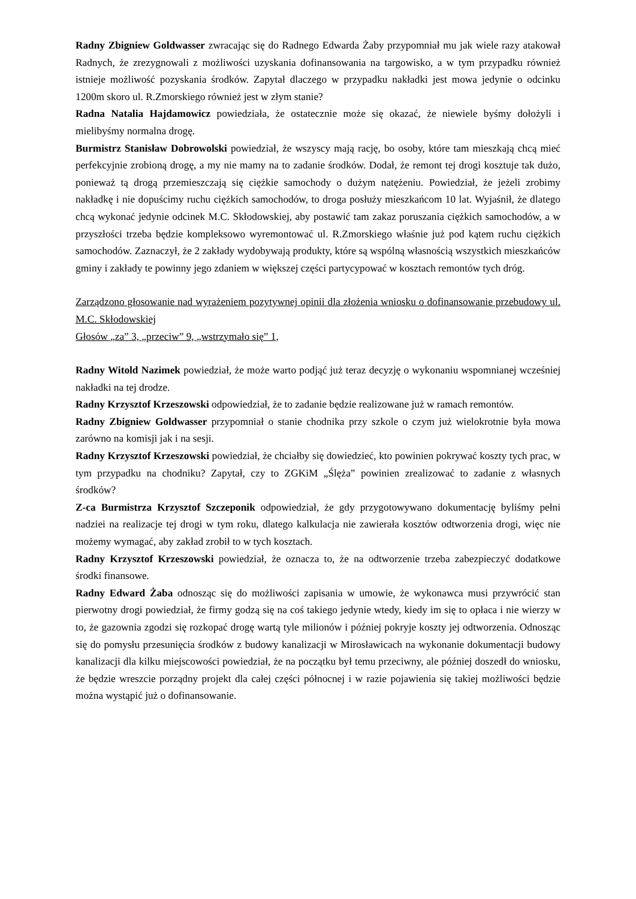Radny Zbigniew Goldwasser zwracając się do Radnego Edwarda Żaby przypomniał mu jak wiele razy atakował Radnych, że zrezygnowali z możliwości uzyskania dofinansowania na targowisko, a w tym przypadku również istnieje możliwość pozyskania środków. Zapytał dlaczego w przypadku nakładki jest mowa jedynie o odcinku 1200m skoro ul. R.Zmorskiego również jest w złym stanie?
Radna Natalia Hajdamowicz powiedziała, że ostatecznie może się okazać, że niewiele byśmy dołożyli i mielibyśmy normalna drogę.
Burmistrz Stanisław Dobrowolski powiedział, że wszyscy mają rację, bo osoby, które tam mieszkają chcą mieć perfekcyjnie zrobioną drogę, a my nie mamy na to zadanie środków. Dodał, że remont tej drogi kosztuje tak dużo, ponieważ tą drogą przemieszczają się ciężkie samochody o dużym natężeniu. Powiedział, że jeżeli zrobimy nakładkę i nie dopuścimy ruchu ciężkich samochodów, to droga posłuży mieszkańcom 10 lat. Wyjaśnił, że dlatego chcą wykonać jedynie odcinek M.C. Skłodowskiej, aby postawić tam zakaz poruszania ciężkich samochodów, a w przyszłości trzeba będzie kompleksowo wyremontować ul. R.Zmorskiego właśnie już pod kątem ruchu ciężkich samochodów. Zaznaczył, że 2 zakłady wydobywają produkty, które są wspólną własnością wszystkich mieszkańców gminy i zakłady te powinny jego zdaniem w większej części partycypować w kosztach remontów tych dróg.
Zarządzono głosowanie nad wyrażeniem pozytywnej opinii dla złożenia wniosku o dofinansowanie przebudowy ul. M.C. Skłodowskiej
Głosów „za” 3, „przeciw” 9, „wstrzymało się” 1,
Radny Witold Nazimek powiedział, że może warto podjąć już teraz decyzję o wykonaniu wspomnianej wcześniej nakładki na tej drodze.
Radny Krzysztof Krzeszowski odpowiedział, że to zadanie będzie realizowane już w ramach remontów.
Radny Zbigniew Goldwasser przypomniał o stanie chodnika przy szkole o czym już wielokrotnie była mowa zarówno na komisji jak i na sesji.
Radny Krzysztof Krzeszowski powiedział, że chciałby się dowiedzieć, kto powinien pokrywać koszty tych prac, w tym przypadku na chodniku? Zapytał, czy to ZGKiM „Ślęża” powinien zrealizować to zadanie z własnych środków?
Z-ca Burmistrza Krzysztof Szczeponik odpowiedział, że gdy przygotowywano dokumentację byliśmy pełni nadziei na realizacje tej drogi w tym roku, dlatego kalkulacja nie zawierała kosztów odtworzenia drogi, więc nie możemy wymagać, aby zakład zrobił to w tych kosztach.
Radny Krzysztof Krzeszowski powiedział, że oznacza to, że na odtworzenie trzeba zabezpieczyć dodatkowe środki finansowe.
Radny Edward Żaba odnosząc się do możliwości zapisania w umowie, że wykonawca musi przywrócić stan pierwotny drogi powiedział, że firmy godzą się na coś takiego jedynie wtedy, kiedy im się to opłaca i nie wierzy w to, że gazownia zgodzi się rozkopać drogę wartą tyle milionów i później pokryje koszty jej odtworzenia. Odnosząc się do pomysłu przesunięcia środków z budowy kanalizacji w Mirosławicach na wykonanie dokumentacji budowy kanalizacji dla kilku miejscowości powiedział, że na początku był temu przeciwny, ale później doszedł do wniosku, że będzie wreszcie porządny projekt dla całej części północnej i w razie pojawienia się takiej możliwości będzie można wystąpić już o dofinansowanie.